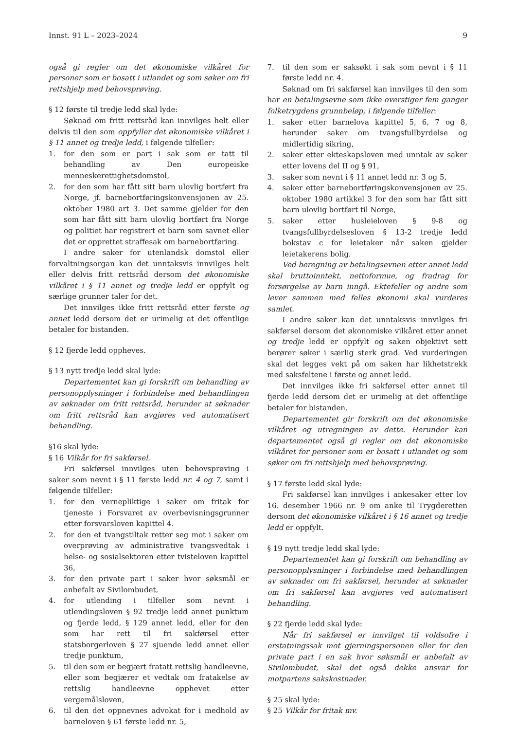Innst. 91 L – 2023–2024 9
også gi regler om det økonomiske vilkåret for personer som er bosatt i utlandet og som søker om fri rettshjelp med behovsprøving.
§ 12 første til tredje ledd skal lyde:
Søknad om fritt rettsråd kan innvilges helt eller delvis til den som oppfyller det økonomiske vilkåret i § 11 annet og tredje ledd, i følgende tilfeller:
1. for den som er part i sak som er tatt til behandling av Den europeiske menneskerettighetsdomstol,
2. for den som har fått sitt barn ulovlig bortført fra Norge, jf. barnebortføringskonvensjonen av 25. oktober 1980 art 3. Det samme gjelder for den som har fått sitt barn ulovlig bortført fra Norge og politiet har registrert et barn som savnet eller det er opprettet straffesak om barnebortføring.
I andre saker for utenlandsk domstol eller forvaltningsorgan kan det unntaksvis innvilges helt eller delvis fritt rettsråd dersom det økonomiske vilkåret i § 11 annet og tredje ledd er oppfylt og særlige grunner taler for det.
Det innvilges ikke fritt rettsråd etter første og annet ledd dersom det er urimelig at det offentlige betaler for bistanden.
§ 12 fjerde ledd oppheves.
§ 13 nytt tredje ledd skal lyde:
Departementet kan gi forskrift om behandling av personopplysninger i forbindelse med behandlingen av søknader om fritt rettsråd, herunder at søknader om fritt rettsråd kan avgjøres ved automatisert behandling.
§16 skal lyde:
§ 16 Vilkår for fri sakførsel.
Fri sakførsel innvilges uten behovsprøving i saker som nevnt i § 11 første ledd nr. 4 og 7, samt i følgende tilfeller:
1. for den vernepliktige i saker om fritak for tjeneste i Forsvaret av overbevisningsgrunner etter forsvarsloven kapittel 4.
2. for den et tvangstiltak retter seg mot i saker om overprøving av administrative tvangsvedtak i helse- og sosialsektoren etter tvisteloven kapittel 36,
3. for den private part i saker hvor søksmål er anbefalt av Sivilombudet,
4. for utlending i tilfeller som nevnt i utlendingsloven § 92 tredje ledd annet punktum og fjerde ledd, § 129 annet ledd, eller for den som har rett til fri sakførsel etter statsborgerloven § 27 sjuende ledd annet eller tredje punktum,
5. til den som er begjært fratatt rettslig handleevne, eller som begjærer et vedtak om fratakelse av rettslig handleevne opphevet etter vergemålsloven,
6. til den det oppnevnes advokat for i medhold av barneloven § 61 første ledd nr. 5,
7. til den som er saksøkt i sak som nevnt i § 11 første ledd nr. 4.
Søknad om fri sakførsel kan innvilges til den som har en betalingsevne som ikke overstiger fem ganger folketrygdens grunnbeløp, i følgende tilfeller:
1. saker etter barnelova kapittel 5, 6, 7 og 8, herunder saker om tvangsfullbyrdelse og midlertidig sikring,
2. saker etter ekteskapsloven med unntak av saker etter lovens del II og § 91,
3. saker som nevnt i § 11 annet ledd nr. 3 og 5,
4. saker etter barnebortføringskonvensjonen av 25. oktober 1980 artikkel 3 for den som har fått sitt barn ulovlig bortført til Norge,
5. saker etter husleieloven § 9-8 og tvangsfullbyrdelsesloven § 13-2 tredje ledd bokstav c for leietaker når saken gjelder leietakerens bolig.
Ved beregning av betalingsevnen etter annet ledd skal bruttoinntekt, nettoformue, og fradrag for forsørgelse av barn inngå. Ektefeller og andre som lever sammen med felles økonomi skal vurderes samlet.
I andre saker kan det unntaksvis innvilges fri sakførsel dersom det økonomiske vilkåret etter annet og tredje ledd er oppfylt og saken objektivt sett berører søker i særlig sterk grad. Ved vurderingen skal det legges vekt på om saken har likhetstrekk med saksfeltene i første og annet ledd.
Det innvilges ikke fri sakførsel etter annet til fjerde ledd dersom det er urimelig at det offentlige betaler for bistanden.
Departementet gir forskrift om det økonomiske vilkåret og utregningen av dette. Herunder kan departementet også gi regler om det økonomiske vilkåret for personer som er bosatt i utlandet og som søker om fri rettshjelp med behovsprøving.
§ 17 første ledd skal lyde:
Fri sakførsel kan innvilges i ankesaker etter lov 16. desember 1966 nr. 9 om anke til Trygderetten dersom det økonomiske vilkåret i § 16 annet og tredje ledd er oppfylt.
§ 19 nytt tredje ledd skal lyde:
Departementet kan gi forskrift om behandling av personopplysninger i forbindelse med behandlingen av søknader om fri sakførsel, herunder at søknader om fri sakførsel kan avgjøres ved automatisert behandling.
§ 22 fjerde ledd skal lyde:
Når fri sakførsel er innvilget til voldsofre i erstatningssak mot gjerningspersonen eller for den private part i en sak hvor søksmål er anbefalt av Sivilombudet, skal det også dekke ansvar for motpartens sakskostnader.
§ 25 skal lyde:
§ 25 Vilkår for fritak mv.